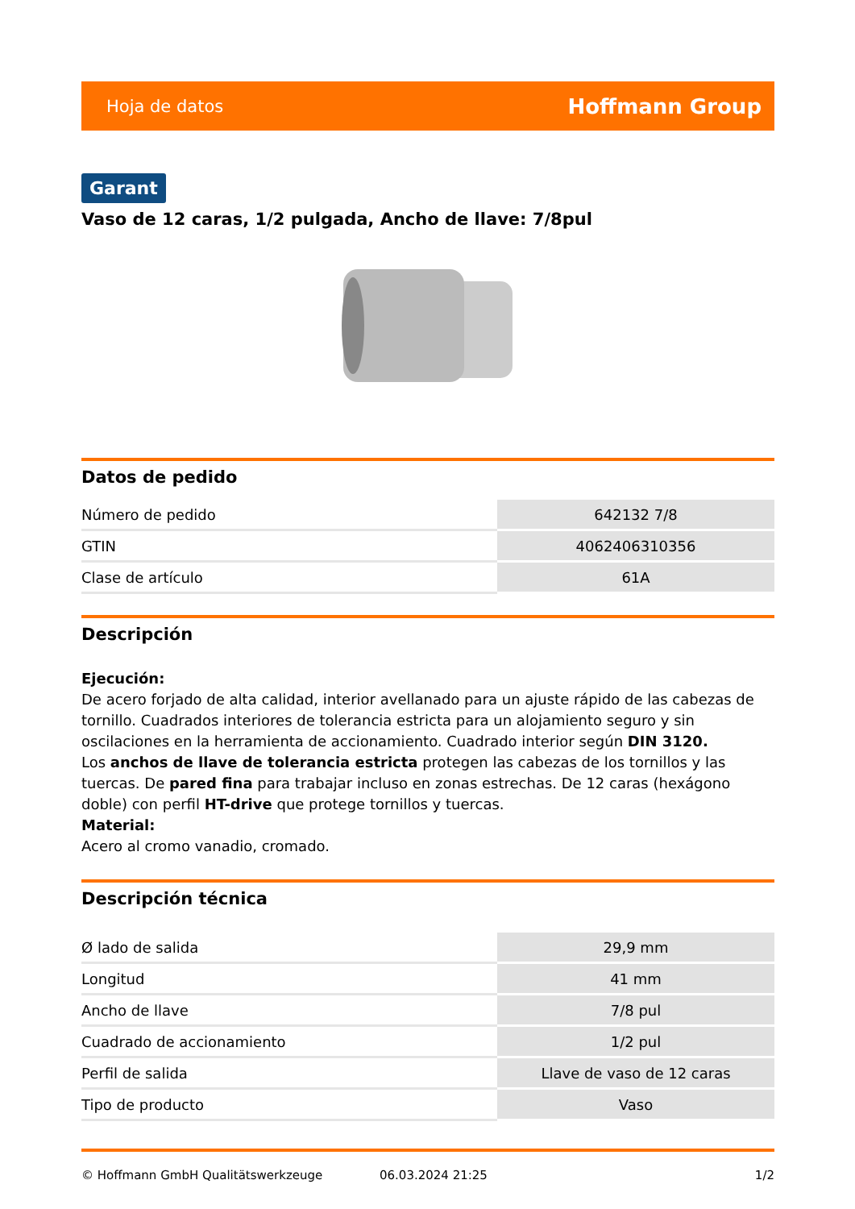Hoja de datos Hoffmann Group
Garant
Vaso de 12 caras, 1/2 pulgada, Ancho de llave: 7/8pul
Datos de pedido
| Número de pedido | 642132 7/8 |
| GTIN | 4062406310356 |
| Clase de artículo | 61A |
Descripción
Ejecución:
De acero forjado de alta calidad, interior avellanado para un ajuste rápido de las cabezas de tornillo. Cuadrados interiores de tolerancia estricta para un alojamiento seguro y sin oscilaciones en la herramienta de accionamiento. Cuadrado interior según DIN 3120.
Los anchos de llave de tolerancia estricta protegen las cabezas de los tornillos y las tuercas. De pared fina para trabajar incluso en zonas estrechas. De 12 caras (hexágono doble) con perfil HT-drive que protege tornillos y tuercas.
Material:
Acero al cromo vanadio, cromado.
Descripción técnica
| Ø lado de salida | 29,9 mm |
| Longitud | 41 mm |
| Ancho de llave | 7/8 pul |
| Cuadrado de accionamiento | 1/2 pul |
| Perfil de salida | Llave de vaso de 12 caras |
| Tipo de producto | Vaso |
© Hoffmann GmbH Qualitätswerkzeuge 06.03.2024 21:25 1/2